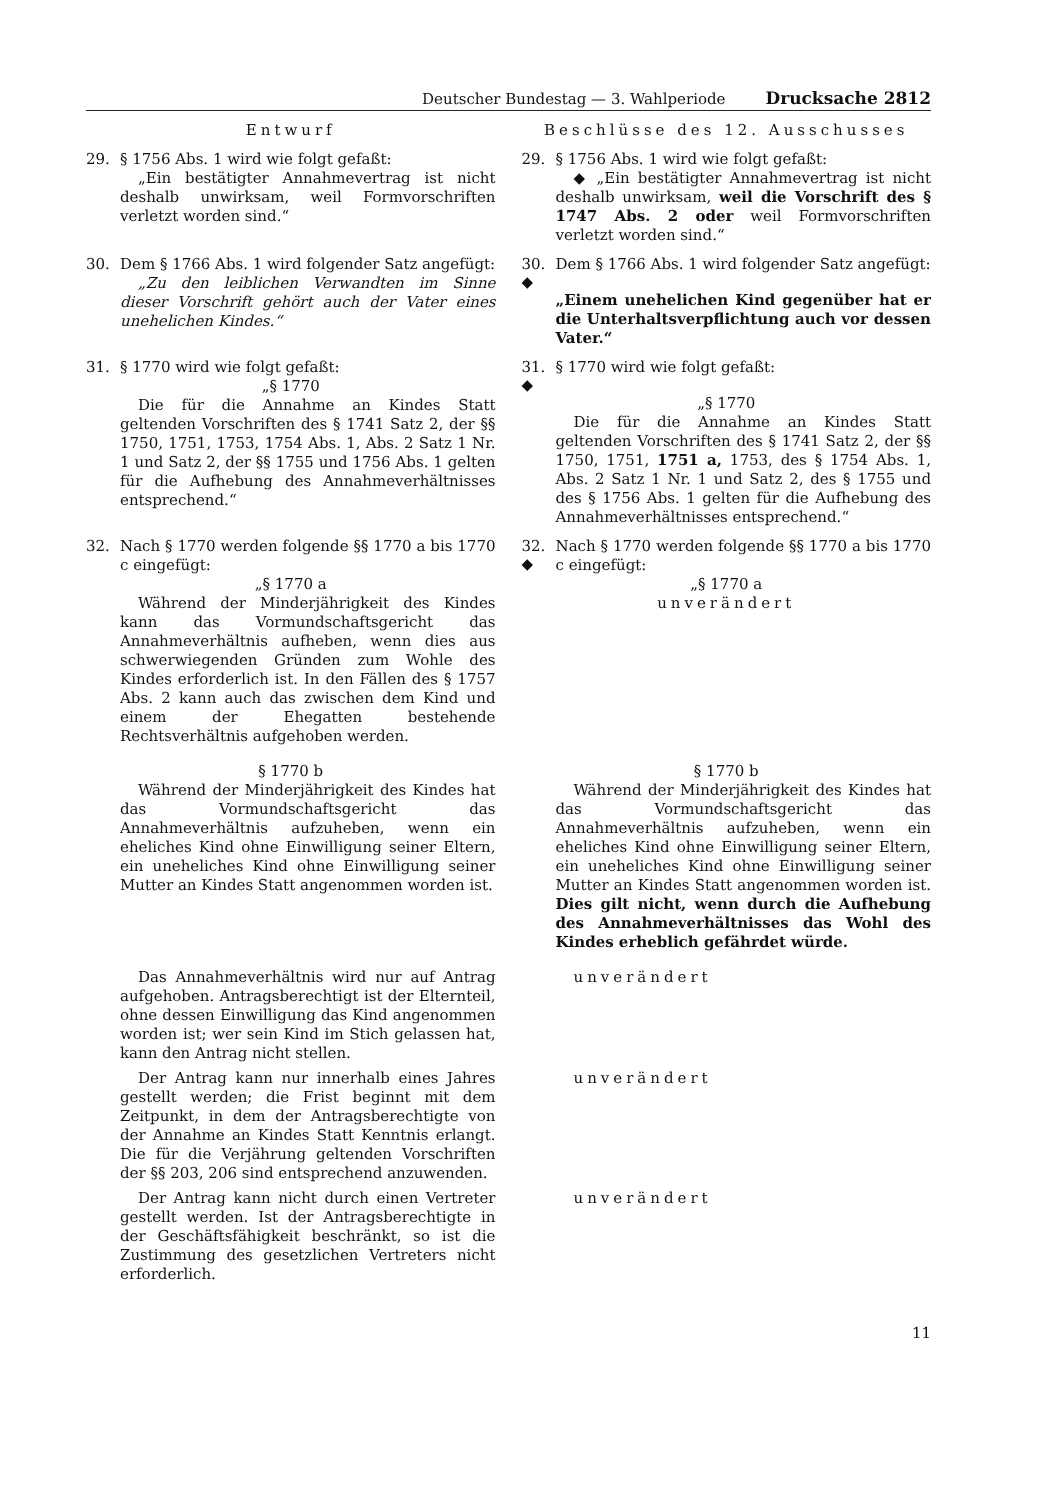Deutscher Bundestag — 3. Wahlperiode Drucksache 2812
Entwurf
Beschlüsse des 12. Ausschusses
29.
§ 1756 Abs. 1 wird wie folgt gefaßt:
„Ein bestätigter Annahmevertrag ist nicht deshalb unwirksam, weil Formvorschriften verletzt worden sind.“
29.
§ 1756 Abs. 1 wird wie folgt gefaßt:
◆ „Ein bestätigter Annahmevertrag ist nicht deshalb unwirksam, weil die Vorschrift des § 1747 Abs. 2 oder weil Formvorschriften verletzt worden sind.“
30.
Dem § 1766 Abs. 1 wird folgender Satz angefügt:
„Zu den leiblichen Verwandten im Sinne dieser Vorschrift gehört auch der Vater eines unehelichen Kindes.“
30. ◆
Dem § 1766 Abs. 1 wird folgender Satz angefügt:
„Einem unehelichen Kind gegenüber hat er die Unterhaltsverpflichtung auch vor dessen Vater.“
31.
§ 1770 wird wie folgt gefaßt:
„§ 1770
Die für die Annahme an Kindes Statt geltenden Vorschriften des § 1741 Satz 2, der §§ 1750, 1751, 1753, 1754 Abs. 1, Abs. 2 Satz 1 Nr. 1 und Satz 2, der §§ 1755 und 1756 Abs. 1 gelten für die Aufhebung des Annahmeverhältnisses entsprechend.“
31. ◆
§ 1770 wird wie folgt gefaßt:
„§ 1770
Die für die Annahme an Kindes Statt geltenden Vorschriften des § 1741 Satz 2, der §§ 1750, 1751, 1751 a, 1753, des § 1754 Abs. 1, Abs. 2 Satz 1 Nr. 1 und Satz 2, des § 1755 und des § 1756 Abs. 1 gelten für die Aufhebung des Annahmeverhältnisses entsprechend.“
32.
Nach § 1770 werden folgende §§ 1770 a bis 1770 c eingefügt:
„§ 1770 a
Während der Minderjährigkeit des Kindes kann das Vormundschaftsgericht das Annahmeverhältnis aufheben, wenn dies aus schwerwiegenden Gründen zum Wohle des Kindes erforderlich ist. In den Fällen des § 1757 Abs. 2 kann auch das zwischen dem Kind und einem der Ehegatten bestehende Rechtsverhältnis aufgehoben werden.
32. ◆
Nach § 1770 werden folgende §§ 1770 a bis 1770 c eingefügt:
„§ 1770 a
unverändert
§ 1770 b
Während der Minderjährigkeit des Kindes hat das Vormundschaftsgericht das Annahmeverhältnis aufzuheben, wenn ein eheliches Kind ohne Einwilligung seiner Eltern, ein uneheliches Kind ohne Einwilligung seiner Mutter an Kindes Statt angenommen worden ist.
§ 1770 b
Während der Minderjährigkeit des Kindes hat das Vormundschaftsgericht das Annahmeverhältnis aufzuheben, wenn ein eheliches Kind ohne Einwilligung seiner Eltern, ein uneheliches Kind ohne Einwilligung seiner Mutter an Kindes Statt angenommen worden ist. Dies gilt nicht, wenn durch die Aufhebung des Annahmeverhältnisses das Wohl des Kindes erheblich gefährdet würde.
Das Annahmeverhältnis wird nur auf Antrag aufgehoben. Antragsberechtigt ist der Elternteil, ohne dessen Einwilligung das Kind angenommen worden ist; wer sein Kind im Stich gelassen hat, kann den Antrag nicht stellen.
unverändert
Der Antrag kann nur innerhalb eines Jahres gestellt werden; die Frist beginnt mit dem Zeitpunkt, in dem der Antragsberechtigte von der Annahme an Kindes Statt Kenntnis erlangt. Die für die Verjährung geltenden Vorschriften der §§ 203, 206 sind entsprechend anzuwenden.
unverändert
Der Antrag kann nicht durch einen Vertreter gestellt werden. Ist der Antragsberechtigte in der Geschäftsfähigkeit beschränkt, so ist die Zustimmung des gesetzlichen Vertreters nicht erforderlich.
unverändert
11